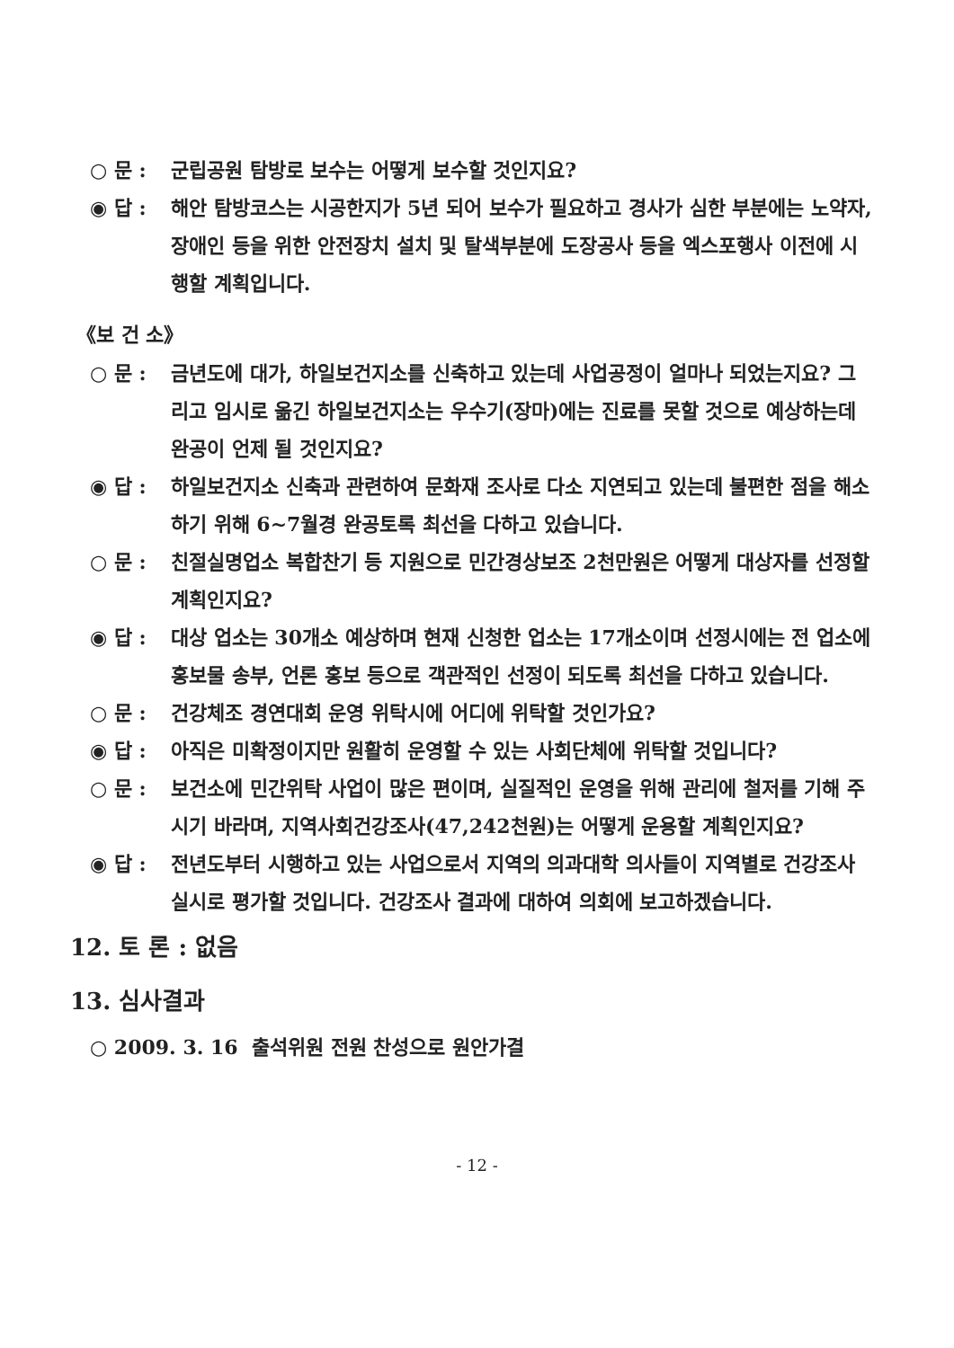○ 문 : 군립공원 탐방로 보수는 어떻게 보수할 것인지요?
◉ 답 : 해안 탐방코스는 시공한지가 5년 되어 보수가 필요하고 경사가 심한 부분에는 노약자, 장애인 등을 위한 안전장치 설치 및 탈색부분에 도장공사 등을 엑스포행사 이전에 시행할 계획입니다.
《보 건 소》
○ 문 : 금년도에 대가, 하일보건지소를 신축하고 있는데 사업공정이 얼마나 되었는지요? 그리고 임시로 옮긴 하일보건지소는 우수기(장마)에는 진료를 못할 것으로 예상하는데 완공이 언제 될 것인지요?
◉ 답 : 하일보건지소 신축과 관련하여 문화재 조사로 다소 지연되고 있는데 불편한 점을 해소하기 위해 6~7월경 완공토록 최선을 다하고 있습니다.
○ 문 : 친절실명업소 복합찬기 등 지원으로 민간경상보조 2천만원은 어떻게 대상자를 선정할 계획인지요?
◉ 답 : 대상 업소는 30개소 예상하며 현재 신청한 업소는 17개소이며 선정시에는 전 업소에 홍보물 송부, 언론 홍보 등으로 객관적인 선정이 되도록 최선을 다하고 있습니다.
○ 문 : 건강체조 경연대회 운영 위탁시에 어디에 위탁할 것인가요?
◉ 답 : 아직은 미확정이지만 원활히 운영할 수 있는 사회단체에 위탁할 것입니다?
○ 문 : 보건소에 민간위탁 사업이 많은 편이며, 실질적인 운영을 위해 관리에 철저를 기해 주시기 바라며, 지역사회건강조사(47,242천원)는 어떻게 운용할 계획인지요?
◉ 답 : 전년도부터 시행하고 있는 사업으로서 지역의 의과대학 의사들이 지역별로 건강조사 실시로 평가할 것입니다. 건강조사 결과에 대하여 의회에 보고하겠습니다.
12. 토 론 : 없음
13. 심사결과
○ 2009. 3. 16 출석위원 전원 찬성으로 원안가결
- 12 -